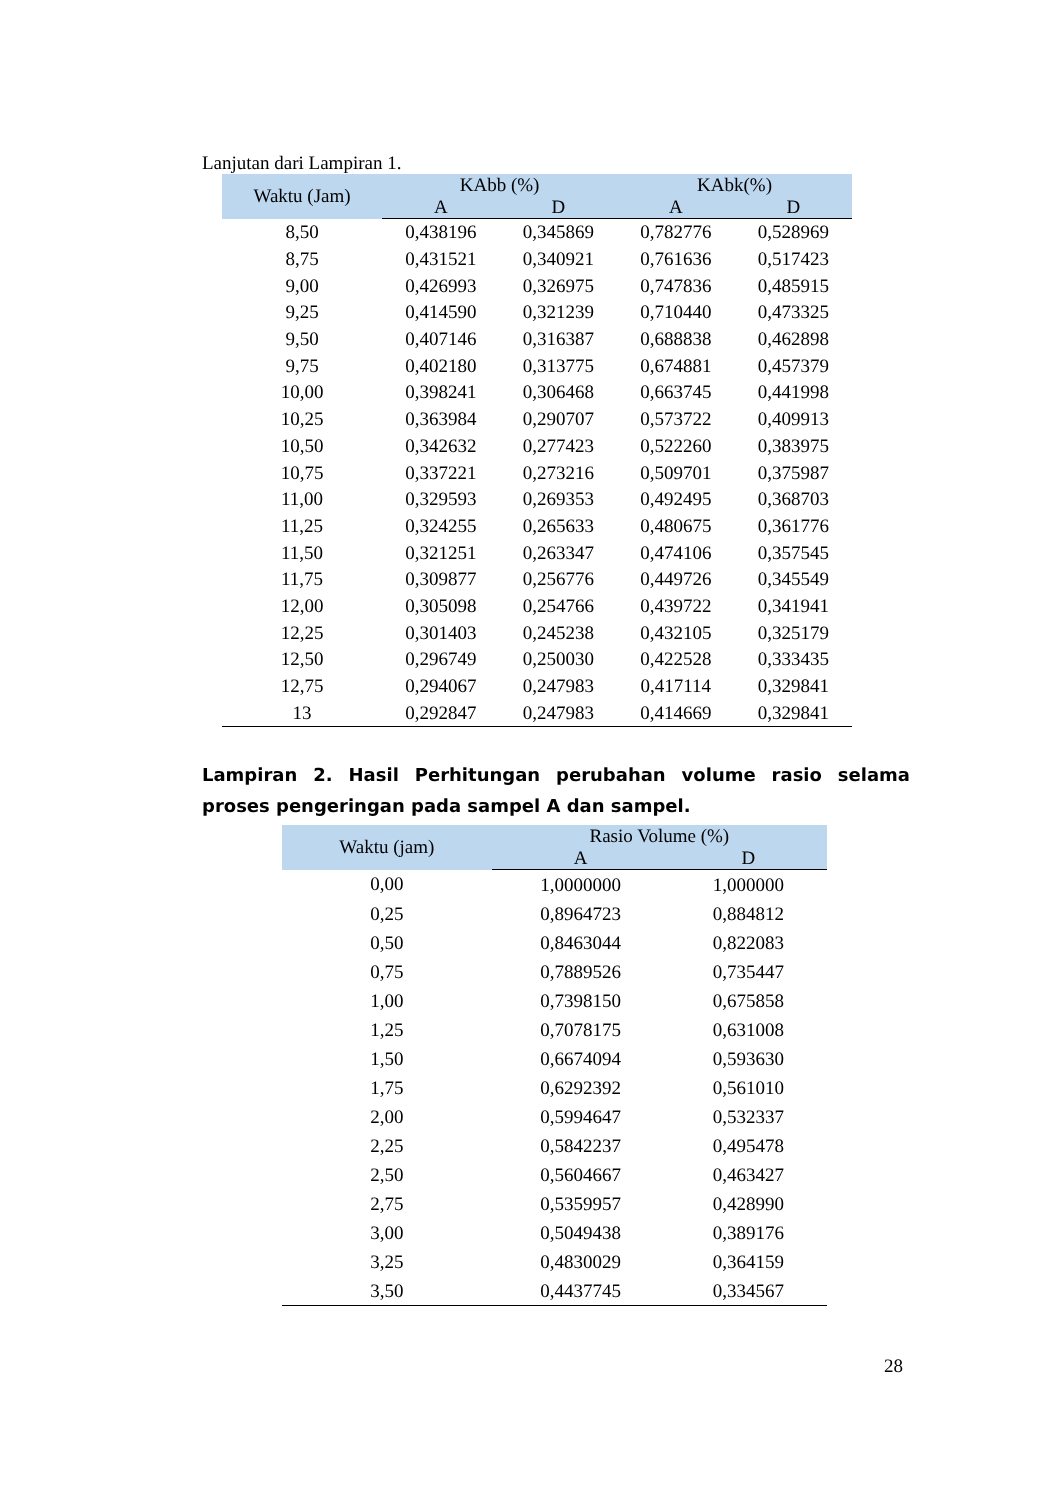Lanjutan dari Lampiran 1.
| Waktu (Jam) | KAbb (%) | | KAbk(%) | |
| --- | --- | --- | --- | --- |
| | A | D | A | D |
| 8,50 | 0,438196 | 0,345869 | 0,782776 | 0,528969 |
| 8,75 | 0,431521 | 0,340921 | 0,761636 | 0,517423 |
| 9,00 | 0,426993 | 0,326975 | 0,747836 | 0,485915 |
| 9,25 | 0,414590 | 0,321239 | 0,710440 | 0,473325 |
| 9,50 | 0,407146 | 0,316387 | 0,688838 | 0,462898 |
| 9,75 | 0,402180 | 0,313775 | 0,674881 | 0,457379 |
| 10,00 | 0,398241 | 0,306468 | 0,663745 | 0,441998 |
| 10,25 | 0,363984 | 0,290707 | 0,573722 | 0,409913 |
| 10,50 | 0,342632 | 0,277423 | 0,522260 | 0,383975 |
| 10,75 | 0,337221 | 0,273216 | 0,509701 | 0,375987 |
| 11,00 | 0,329593 | 0,269353 | 0,492495 | 0,368703 |
| 11,25 | 0,324255 | 0,265633 | 0,480675 | 0,361776 |
| 11,50 | 0,321251 | 0,263347 | 0,474106 | 0,357545 |
| 11,75 | 0,309877 | 0,256776 | 0,449726 | 0,345549 |
| 12,00 | 0,305098 | 0,254766 | 0,439722 | 0,341941 |
| 12,25 | 0,301403 | 0,245238 | 0,432105 | 0,325179 |
| 12,50 | 0,296749 | 0,250030 | 0,422528 | 0,333435 |
| 12,75 | 0,294067 | 0,247983 | 0,417114 | 0,329841 |
| 13 | 0,292847 | 0,247983 | 0,414669 | 0,329841 |
Lampiran 2. Hasil Perhitungan perubahan volume rasio selama proses pengeringan pada sampel A dan sampel.
| Waktu (jam) | Rasio Volume (%) | |
| --- | --- | --- |
| | A | D |
| 0,00 | 1,0000000 | 1,000000 |
| 0,25 | 0,8964723 | 0,884812 |
| 0,50 | 0,8463044 | 0,822083 |
| 0,75 | 0,7889526 | 0,735447 |
| 1,00 | 0,7398150 | 0,675858 |
| 1,25 | 0,7078175 | 0,631008 |
| 1,50 | 0,6674094 | 0,593630 |
| 1,75 | 0,6292392 | 0,561010 |
| 2,00 | 0,5994647 | 0,532337 |
| 2,25 | 0,5842237 | 0,495478 |
| 2,50 | 0,5604667 | 0,463427 |
| 2,75 | 0,5359957 | 0,428990 |
| 3,00 | 0,5049438 | 0,389176 |
| 3,25 | 0,4830029 | 0,364159 |
| 3,50 | 0,4437745 | 0,334567 |
28